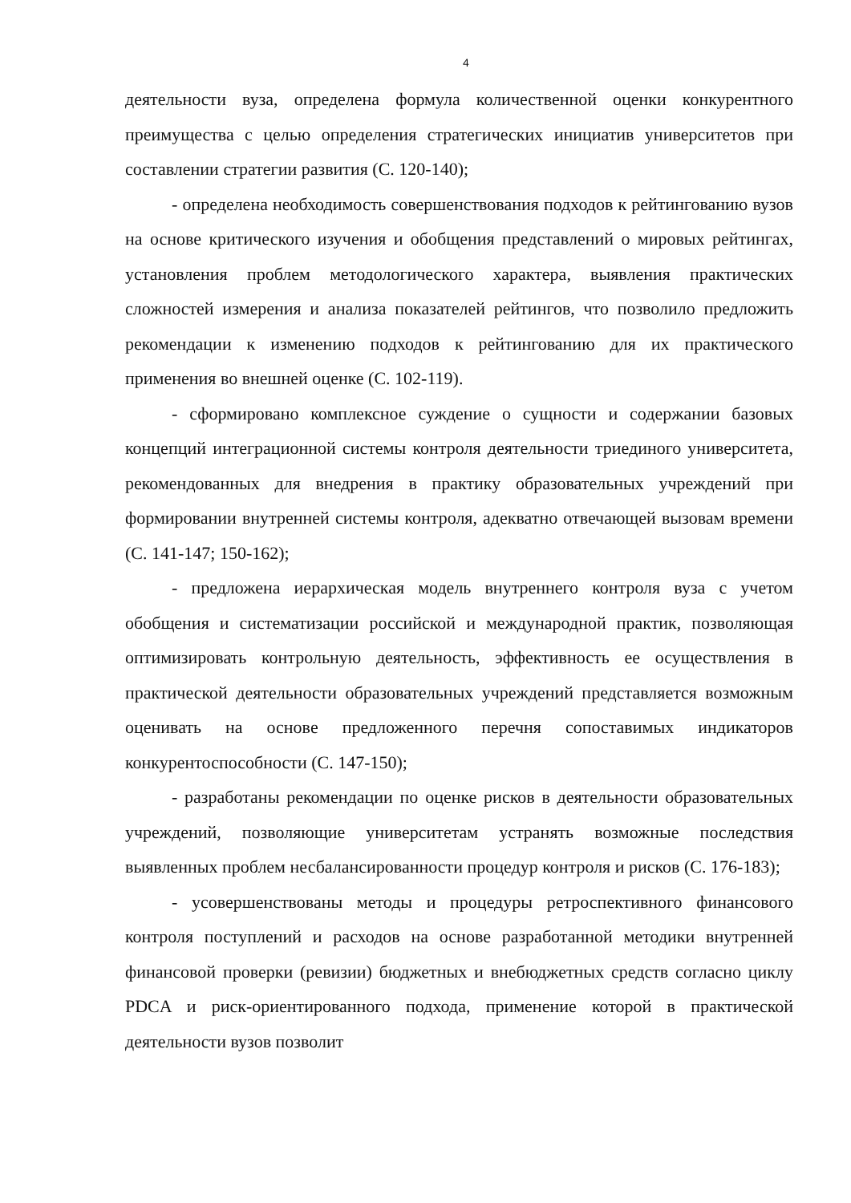4
деятельности вуза, определена формула количественной оценки конкурентного преимущества с целью определения стратегических инициатив университетов при составлении стратегии развития (С. 120-140);
- определена необходимость совершенствования подходов к рейтингованию вузов на основе критического изучения и обобщения представлений о мировых рейтингах, установления проблем методологического характера, выявления практических сложностей измерения и анализа показателей рейтингов, что позволило предложить рекомендации к изменению подходов к рейтингованию для их практического применения во внешней оценке (С. 102-119).
- сформировано комплексное суждение о сущности и содержании базовых концепций интеграционной системы контроля деятельности триединого университета, рекомендованных для внедрения в практику образовательных учреждений при формировании внутренней системы контроля, адекватно отвечающей вызовам времени (С. 141-147; 150-162);
- предложена иерархическая модель внутреннего контроля вуза с учетом обобщения и систематизации российской и международной практик, позволяющая оптимизировать контрольную деятельность, эффективность ее осуществления в практической деятельности образовательных учреждений представляется возможным оценивать на основе предложенного перечня сопоставимых индикаторов конкурентоспособности (С. 147-150);
- разработаны рекомендации по оценке рисков в деятельности образовательных учреждений, позволяющие университетам устранять возможные последствия выявленных проблем несбалансированности процедур контроля и рисков (С. 176-183);
- усовершенствованы методы и процедуры ретроспективного финансового контроля поступлений и расходов на основе разработанной методики внутренней финансовой проверки (ревизии) бюджетных и внебюджетных средств согласно циклу PDCA и риск-ориентированного подхода, применение которой в практической деятельности вузов позволит